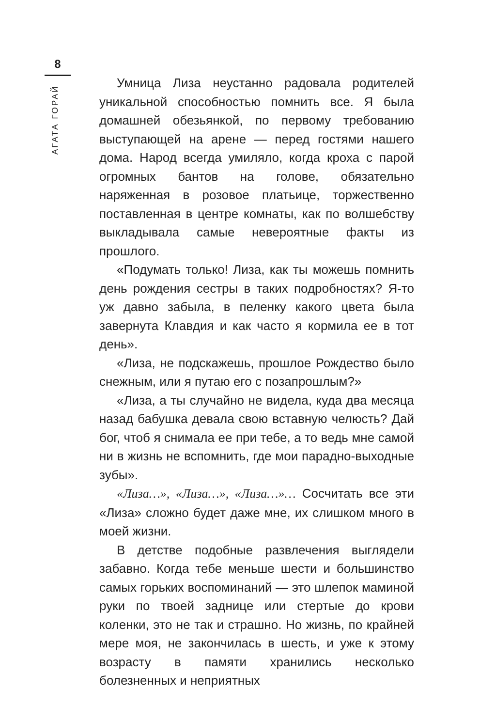8
АГАТА ГОРАЙ
Умница Лиза неустанно радовала родителей уникальной способностью помнить все. Я была домашней обезьянкой, по первому требованию выступающей на арене — перед гостями нашего дома. Народ всегда умиляло, когда кроха с парой огромных бантов на голове, обязательно наряженная в розовое платьице, торжественно поставленная в центре комнаты, как по волшебству выкладывала самые невероятные факты из прошлого.
«Подумать только! Лиза, как ты можешь помнить день рождения сестры в таких подробностях? Я-то уж давно забыла, в пеленку какого цвета была завернута Клавдия и как часто я кормила ее в тот день».
«Лиза, не подскажешь, прошлое Рождество было снежным, или я путаю его с позапрошлым?»
«Лиза, а ты случайно не видела, куда два месяца назад бабушка девала свою вставную челюсть? Дай бог, чтоб я снимала ее при тебе, а то ведь мне самой ни в жизнь не вспомнить, где мои парадно-выходные зубы».
«Лиза…», «Лиза…», «Лиза…»… Сосчитать все эти «Лиза» сложно будет даже мне, их слишком много в моей жизни.
В детстве подобные развлечения выглядели забавно. Когда тебе меньше шести и большинство самых горьких воспоминаний — это шлепок маминой руки по твоей заднице или стертые до крови коленки, это не так и страшно. Но жизнь, по крайней мере моя, не закончилась в шесть, и уже к этому возрасту в памяти хранились несколько болезненных и неприятных